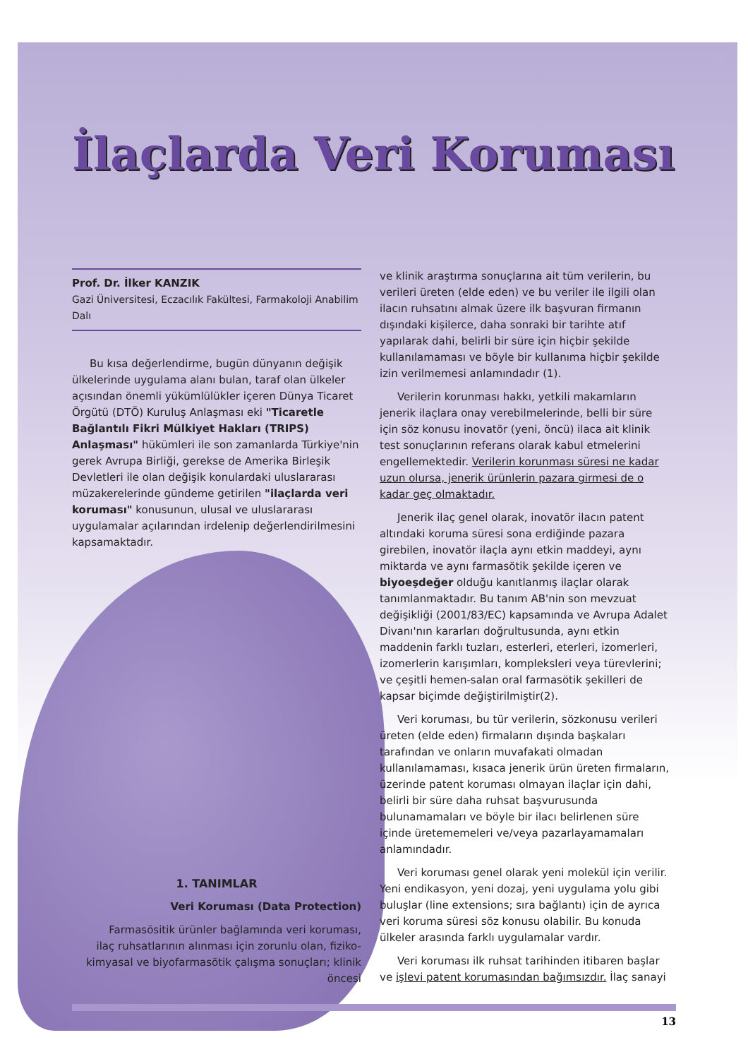İlaçlarda Veri Koruması
Prof. Dr. İlker KANZIK
Gazi Üniversitesi, Eczacılık Fakültesi, Farmakoloji Anabilim Dalı
Bu kısa değerlendirme, bugün dünyanın değişik ülkelerinde uygulama alanı bulan, taraf olan ülkeler açısından önemli yükümlülükler içeren Dünya Ticaret Örgütü (DTÖ) Kuruluş Anlaşması eki "Ticaretle Bağlantılı Fikri Mülkiyet Hakları (TRIPS) Anlaşması" hükümleri ile son zamanlarda Türkiye'nin gerek Avrupa Birliği, gerekse de Amerika Birleşik Devletleri ile olan değişik konulardaki uluslararası müzakerelerinde gündeme getirilen "ilaçlarda veri koruması" konusunun, ulusal ve uluslararası uygulamalar açılarından irdelenip değerlendirilmesini kapsamaktadır.
1. TANIMLAR
Veri Koruması (Data Protection)
Farmasösitik ürünler bağlamında veri koruması, ilaç ruhsatlarının alınması için zorunlu olan, fiziko-kimyasal ve biyofarmasötik çalışma sonuçları; klinik öncesi
ve klinik araştırma sonuçlarına ait tüm verilerin, bu verileri üreten (elde eden) ve bu veriler ile ilgili olan ilacın ruhsatını almak üzere ilk başvuran firmanın dışındaki kişilerce, daha sonraki bir tarihte atıf yapılarak dahi, belirli bir süre için hiçbir şekilde kullanılamaması ve böyle bir kullanıma hiçbir şekilde izin verilmemesi anlamındadır (1).
Verilerin korunması hakkı, yetkili makamların jenerik ilaçlara onay verebilmelerinde, belli bir süre için söz konusu inovatör (yeni, öncü) ilaca ait klinik test sonuçlarının referans olarak kabul etmelerini engellemektedir. Verilerin korunması süresi ne kadar uzun olursa, jenerik ürünlerin pazara girmesi de o kadar geç olmaktadır.
Jenerik ilaç genel olarak, inovatör ilacın patent altındaki koruma süresi sona erdiğinde pazara girebilen, inovatör ilaçla aynı etkin maddeyi, aynı miktarda ve aynı farmasötik şekilde içeren ve biyoeşdeğer olduğu kanıtlanmış ilaçlar olarak tanımlanmaktadır. Bu tanım AB'nin son mevzuat değişikliği (2001/83/EC) kapsamında ve Avrupa Adalet Divanı'nın kararları doğrultusunda, aynı etkin maddenin farklı tuzları, esterleri, eterleri, izomerleri, izomerlerin karışımları, kompleksleri veya türevlerini; ve çeşitli hemen-salan oral farmasötik şekilleri de kapsar biçimde değiştirilmiştir(2).
Veri koruması, bu tür verilerin, sözkonusu verileri üreten (elde eden) firmaların dışında başkaları tarafından ve onların muvafakati olmadan kullanılamaması, kısaca jenerik ürün üreten firmaların, üzerinde patent koruması olmayan ilaçlar için dahi, belirli bir süre daha ruhsat başvurusunda bulunamamaları ve böyle bir ilacı belirlenen süre içinde üretememeleri ve/veya pazarlayamamaları anlamındadır.
Veri koruması genel olarak yeni molekül için verilir. Yeni endikasyon, yeni dozaj, yeni uygulama yolu gibi buluşlar (line extensions; sıra bağlantı) için de ayrıca veri koruma süresi söz konusu olabilir. Bu konuda ülkeler arasında farklı uygulamalar vardır.
Veri koruması ilk ruhsat tarihinden itibaren başlar ve işlevi patent korumasından bağımsızdır. İlaç sanayi
13